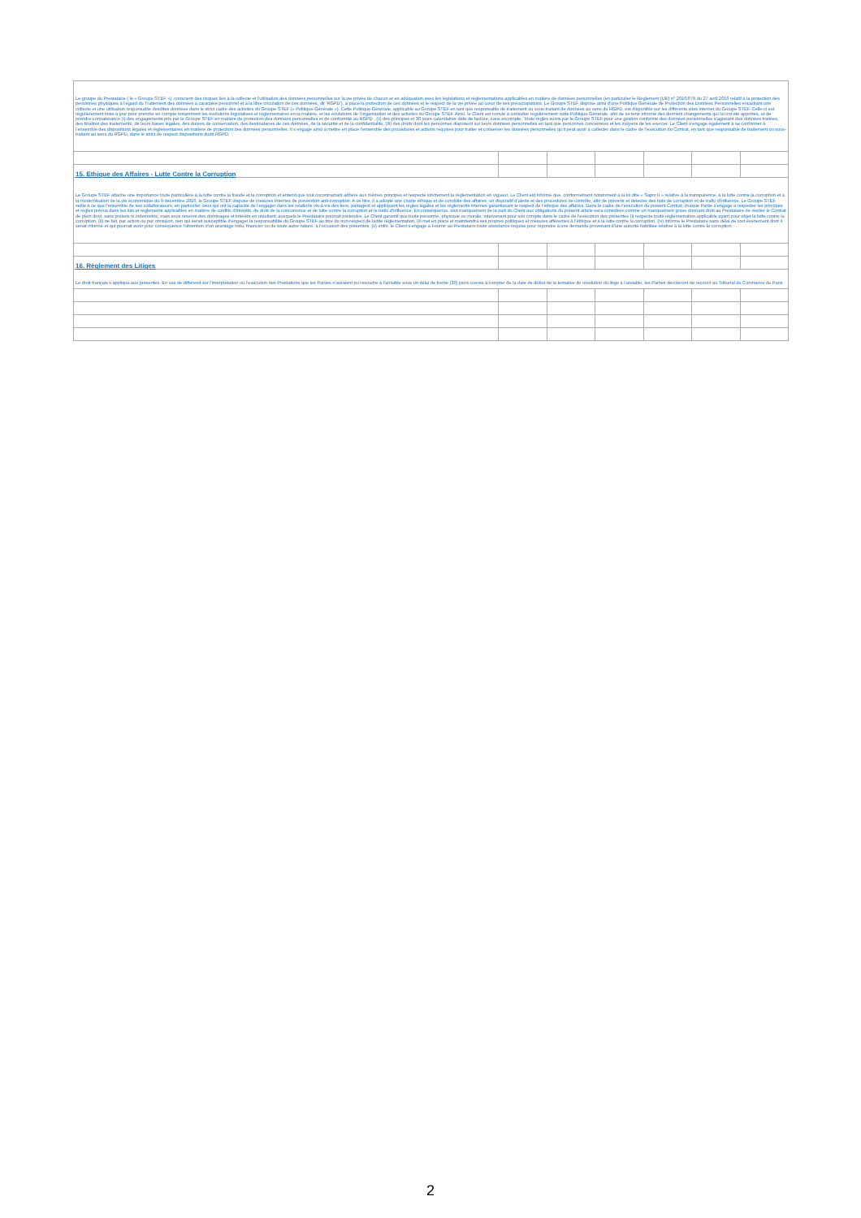| Le groupe du Prestataire ( le « Groupe STEF »), conscient des risques liés à la collecte et l’utilisation des données personnelles sur la vie privée de chacun et en adéquation avec les législations et réglementations applicables en matière de données personnelles (en particulier le Règlement (UE) n° 2016/679 du 27 avril 2016 relatif à la protection des personnes physiques à l’égard du Traitement des données à caractère personnel et à la libre circulation de ces données, dit ‘RGPD’), a placé la protection de ces données et le respect de la vie privée au cœur de ses préoccupations. Le Groupe STEF dispose ainsi d’une Politique Générale de Protection des Données Personnelles encadrant une collecte et une utilisation responsable desdites données dans le strict cadre des activités du Groupe STEF (« Politique Générale »). Cette Politique Générale, applicable au Groupe STEF en tant que responsable de traitement ou sous-traitant de données au sens du RGPD, est disponible sur les différents sites internet du Groupe STEF. Celle-ci est régulièrement mise à jour pour prendre en compte notamment les évolutions législatives et réglementaires en la matière, et les évolutions de l’organisation et des activités du Groupe STEF. Ainsi, le Client est convié à consulter régulièrement cette Politique Générale, afin de se tenir informé des derniers changements qui lui ont été apportés, et de prendre connaissance (i) des engagements pris par le Groupe STEF en matière de protection des données personnelles et de conformité au RGPD , (ii) des principes et 30 jours calendaires date de facture, sans escompte. Toute règles suivis par le Groupe STEF pour une gestion conforme des données personnelles s’agissant des données traitées, des finalités des traitements, de leurs bases légales, des durées de conservation, des destinataires de ces données, de la sécurité et de la confidentialité, (iii) des droits dont les personnes disposent sur leurs données personnelles en tant que personnes concernées et les moyens de les exercer. Le Client s’engage également à se conformer à l’ensemble des dispositions légales et réglementaires en matière de protection des données personnelles. Il s’engage ainsi à mettre en place l’ensemble des procédures et actions requises pour traiter et conserver les données personnelles qu’il peut avoir à collecter dans le cadre de l’exécution du Contrat, en tant que responsable de traitement ou sous-traitant au sens du RGPD, dans le strict de respect dispositions dudit RGPD. | | | | | | |
| 15. Ethique des Affaires - Lutte Contre la Corruption | | | | | | |
| Le Groupe STEF attache une importance toute particulière à la lutte contre la fraude et la corruption et entend que tout cocontractant adhère aux mêmes principes et respecte strictement la règlementation en vigueur. Le Client est informé que, conformément notamment à la loi dite « Sapin II » relative à la transparence, à la lutte contre la corruption et à la modernisation de la vie économique du 9 décembre 2016, le Groupe STEF dispose de mesures internes de prévention anti-corruption. A ce titre, il a adopté une charte éthique et de conduite des affaires, un dispositif d’alerte et des procédures de contrôle, afin de prévenir et détecter des faits de corruption et de trafic d’influence. Le Groupe STEF veille à ce que l’ensemble de ses collaborateurs, en particulier ceux qui ont la capacité de l’engager dans les relations vis-à-vis des tiers, partagent et appliquent les règles légales et les règlements internes garantissant le respect de l’éthique des affaires. Dans le cadre de l’exécution du présent Contrat, chaque Partie s’engage à respecter les principes et règles prévus dans les lois et règlements applicables en matière de conflits d’intérêts, de droit de la concurrence et de lutte contre la corruption et le trafic d’influence. En conséquence, tout manquement de la part du Client aux obligations du présent article sera considéré comme un manquement grave donnant droit au Prestataire de résilier le Contrat de plein droit, sans préavis ni indemnités, mais sous réserve des dommages et intérêts en résultant, auxquels le Prestataire pourrait prétendre. Le Client garantit que toute personne, physique ou morale, intervenant pour son compte dans le cadre de l’exécution des présentes (i) respecte toute règlementation applicable ayant pour objet la lutte contre la corruption, (ii) ne fait, par action ou par omission, rien qui serait susceptible d’engager la responsabilité du Groupe STEF au titre du non-respect de ladite règlementation, (iii met en place et maintiendra ses propres politiques et mesures afférentes à l’éthique et à la lutte contre la corruption, (iv) informe le Prestataire sans délai de tout évènement dont il serait informé et qui pourrait avoir pour conséquence l’obtention d’un avantage indu, financier ou de toute autre nature, à l’occasion des présentes, (v) enfin, le Client s’engage à Fournir au Prestataire toute assistance requise pour répondre à une demande provenant d’une autorité habilitée relative à la lutte contre la corruption. | | | | | | |
| 16. Règlement des Litiges | | | | | | |
| Le droit français s’applique aux présentes. En cas de différend sur l’interprétation ou l’exécution des Prestations que les Parties n’auraient pu résoudre à l’amiable sous un délai de trente (30) jours ouvrés à compter de la date de début de la tentative de résolution du litige à l’amiable, les Parties décideront de recourir au Tribunal de Commerce de Paris. | | | | | | |
2